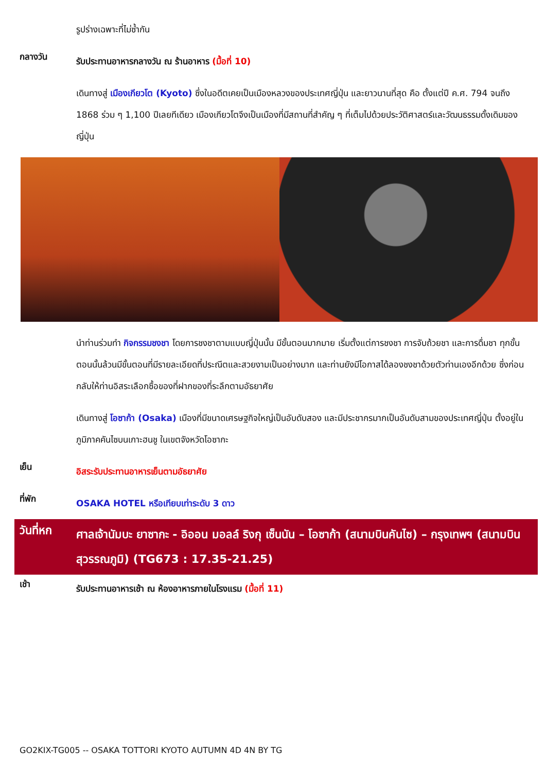รูปร่างเฉพาะที่ไม่ซ้ำกัน
กลางวัน
รับประทานอาหารกลางวัน ณ ร้านอาหาร (มื้อที่ 10)
เดินทางสู่ เมืองเกียวโต (Kyoto) ซึ่งในอดีตเคยเป็นเมืองหลวงของประเทศญี่ปุ่น และยาวนานที่สุด คือ ตั้งแต่ปี ค.ศ. 794 จนถึง 1868 ร่วม ๆ 1,100 ปีเลยทีเดียว เมืองเกียวโตจึงเป็นเมืองที่มีสถานที่สำคัญ ๆ ที่เต็มไปด้วยประวัติศาสตร์และวัฒนธรรมดั้งเดิมของญี่ปุ่น
นำท่านร่วมทำ กิจกรรมชงชา โดยการชงชาตามแบบญี่ปุ่นนั้น มีขั้นตอนมากมาย เริ่มตั้งแต่การชงชา การจับถ้วยชา และการดื่มชา ทุกขั้นตอนนั้นล้วนมีขั้นตอนที่มีรายละเอียดที่ประณีตและสวยงามเป็นอย่างมาก และท่านยังมีโอกาสได้ลองชงชาด้วยตัวท่านเองอีกด้วย ซึ่งก่อนกลับให้ท่านอิสระเลือกซื้อของที่ฝากของที่ระลึกตามอัธยาศัย
เดินทางสู่ โอซาก้า (Osaka) เมืองที่มีขนาดเศรษฐกิจใหญ่เป็นอับดับสอง และมีประชากรมากเป็นอันดับสามของประเทศญี่ปุ่น ตั้งอยู่ในภูมิภาคคันไซบนเกาะฮนชู ในเขตจังหวัดโอซากะ
เย็น
อิสระรับประทานอาหารเย็นตามอัธยาศัย
ที่พัก
OSAKA HOTEL หรือเทียบเท่าระดับ 3 ดาว
วันที่หก
ศาลเจ้านัมบะ ยาซากะ - อิออน มอลล์ ริงกุ เซ็นนัน – โอซาก้า (สนามบินคันไซ) – กรุงเทพฯ (สนามบินสุวรรณภูมิ) (TG673 : 17.35-21.25)
เช้า
รับประทานอาหารเช้า ณ ห้องอาหารภายในโรงแรม (มื้อที่ 11)
GO2KIX-TG005 -- OSAKA TOTTORI KYOTO AUTUMN 4D 4N BY TG